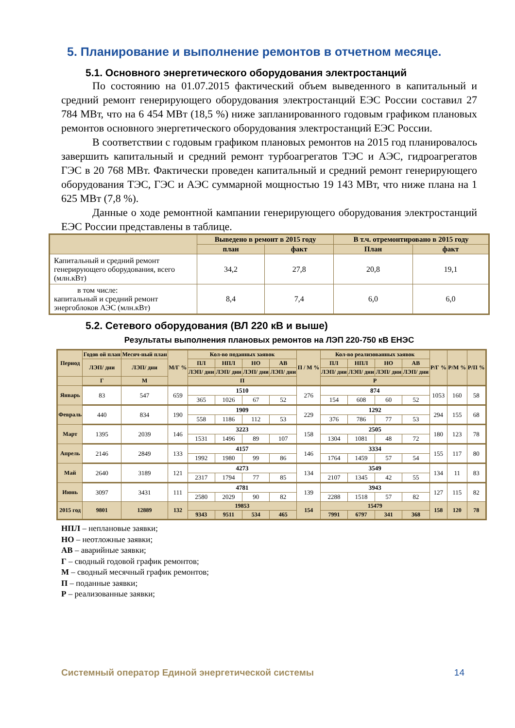5. Планирование и выполнение ремонтов в отчетном месяце.
5.1. Основного энергетического оборудования электростанций
По состоянию на 01.07.2015 фактический объем выведенного в капитальный и средний ремонт генерирующего оборудования электростанций ЕЭС России составил 27 784 МВт, что на 6 454 МВт (18,5 %) ниже запланированного годовым графиком плановых ремонтов основного энергетического оборудования электростанций ЕЭС России.
В соответствии с годовым графиком плановых ремонтов на 2015 год планировалось завершить капитальный и средний ремонт турбоагрегатов ТЭС и АЭС, гидроагрегатов ГЭС в 20 768 МВт. Фактически проведен капитальный и средний ремонт генерирующего оборудования ТЭС, ГЭС и АЭС суммарной мощностью 19 143 МВт, что ниже плана на 1 625 МВт (7,8 %).
Данные о ходе ремонтной кампании генерирующего оборудования электростанций ЕЭС России представлены в таблице.
| | Выведено в ремонт в 2015 году | | В т.ч. отремонтировано в 2015 году | |
| --- | --- | --- | --- | --- |
| | план | факт | План | факт |
| Капитальный и средний ремонт генерирующего оборудования, всего (млн.кВт) | 34,2 | 27,8 | 20,8 | 19,1 |
| в том числе: капитальный и средний ремонт энергоблоков АЭС (млн.кВт) | 8,4 | 7,4 | 6,0 | 6,0 |
5.2. Сетевого оборудования (ВЛ 220 кВ и выше)
Результаты выполнения плановых ремонтов на ЛЭП 220-750 кВ ЕНЭС
| Период | Годов ой план | Месяч-ный план | М/Г % | Кол-во поданных заявок | | | | П / М % | Кол-во реализованных заявок | | | | Р/Г % | Р/М % | Р/П % |
| --- | --- | --- | --- | --- | --- | --- | --- | --- | --- | --- | --- | --- | --- | --- | --- |
| | ЛЭП/ дни | ЛЭП/ дни | | ПЛ | НПЛ | НО | АВ | | ПЛ | НПЛ | НО | АВ | | | |
| | | | | ЛЭП/ дни | ЛЭП/ дни | ЛЭП/ дни | ЛЭП/ дни | | ЛЭП/ дни | ЛЭП/ дни | ЛЭП/ дни | ЛЭП/ дни | | | |
| | Г | М | | П | | | | | Р | | | | | | |
| Январь | 83 | 547 | 659 | 1510 | | | | 276 | 874 | | | | 1053 | 160 | 58 |
| | | | | 365 | 1026 | 67 | 52 | | 154 | 608 | 60 | 52 | | | |
| Февраль | 440 | 834 | 190 | 1909 | | | | 229 | 1292 | | | | 294 | 155 | 68 |
| | | | | 558 | 1186 | 112 | 53 | | 376 | 786 | 77 | 53 | | | |
| Март | 1395 | 2039 | 146 | 3223 | | | | 158 | 2505 | | | | 180 | 123 | 78 |
| | | | | 1531 | 1496 | 89 | 107 | | 1304 | 1081 | 48 | 72 | | | |
| Апрель | 2146 | 2849 | 133 | 4157 | | | | 146 | 3334 | | | | 155 | 117 | 80 |
| | | | | 1992 | 1980 | 99 | 86 | | 1764 | 1459 | 57 | 54 | | | |
| Май | 2640 | 3189 | 121 | 4273 | | | | 134 | 3549 | | | | 134 | 11 | 83 |
| | | | | 2317 | 1794 | 77 | 85 | | 2107 | 1345 | 42 | 55 | | | |
| Июнь | 3097 | 3431 | 111 | 4781 | | | | 139 | 3943 | | | | 127 | 115 | 82 |
| | | | | 2580 | 2029 | 90 | 82 | | 2288 | 1518 | 57 | 82 | | | |
| 2015 год | 9801 | 12889 | 132 | 19853 | | | | 154 | 15479 | | | | 158 | 120 | 78 |
| | | | | 9343 | 9511 | 534 | 465 | | 7991 | 6797 | 341 | 368 | | | |
НПЛ – неплановые заявки;
НО – неотложные заявки;
АВ – аварийные заявки;
Г – сводный годовой график ремонтов;
М – сводный месячный график ремонтов;
П – поданные заявки;
Р – реализованные заявки;
Системный оператор Единой энергетической системы 14